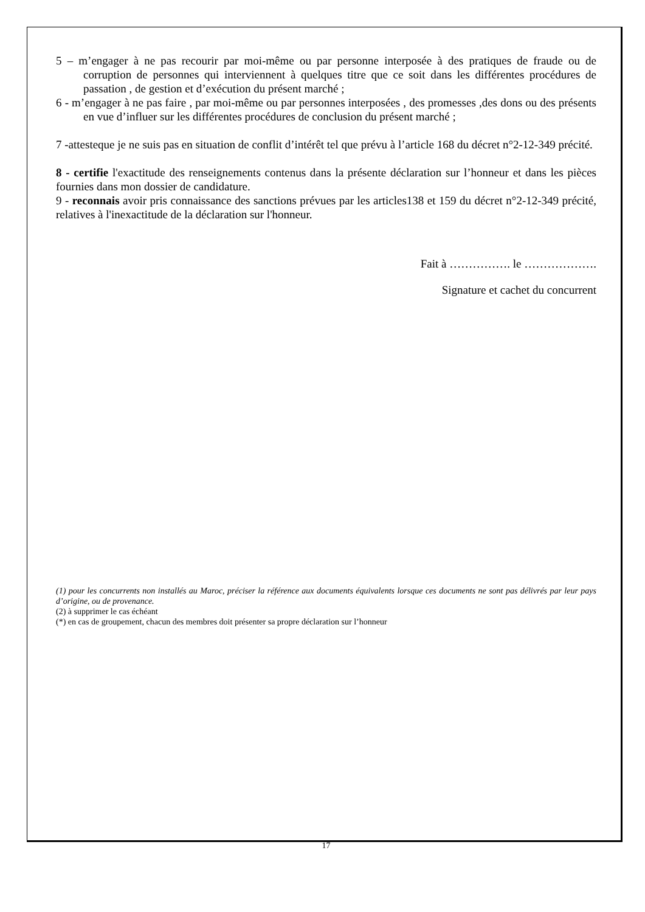5 – m’engager à ne pas recourir par moi-même ou par personne interposée à des pratiques de fraude ou de corruption de personnes qui interviennent à quelques titre que ce soit dans les différentes procédures de passation , de gestion et d’exécution du présent marché ;
6 - m’engager à ne pas faire , par moi-même ou par personnes interposées , des promesses ,des dons ou des présents en vue d’influer sur les différentes procédures de conclusion du présent marché ;
7 -attesteque je ne suis pas en situation de conflit d’intérêt tel que prévu à l’article 168 du décret n°2-12-349 précité.
8 - certifie l'exactitude des renseignements contenus dans la présente déclaration sur l’honneur et dans les pièces fournies dans mon dossier de candidature.
9 - reconnais avoir pris connaissance des sanctions prévues par les articles138 et 159 du décret n°2-12-349 précité, relatives à l'inexactitude de la déclaration sur l'honneur.
Fait à ……………. le ……………….
Signature et cachet du concurrent
(1) pour les concurrents non installés au Maroc, préciser la référence aux documents équivalents lorsque ces documents ne sont pas délivrés par leur pays d’origine, ou de provenance.
(2) à supprimer le cas échéant
(*) en cas de groupement, chacun des membres doit présenter sa propre déclaration sur l’honneur
17